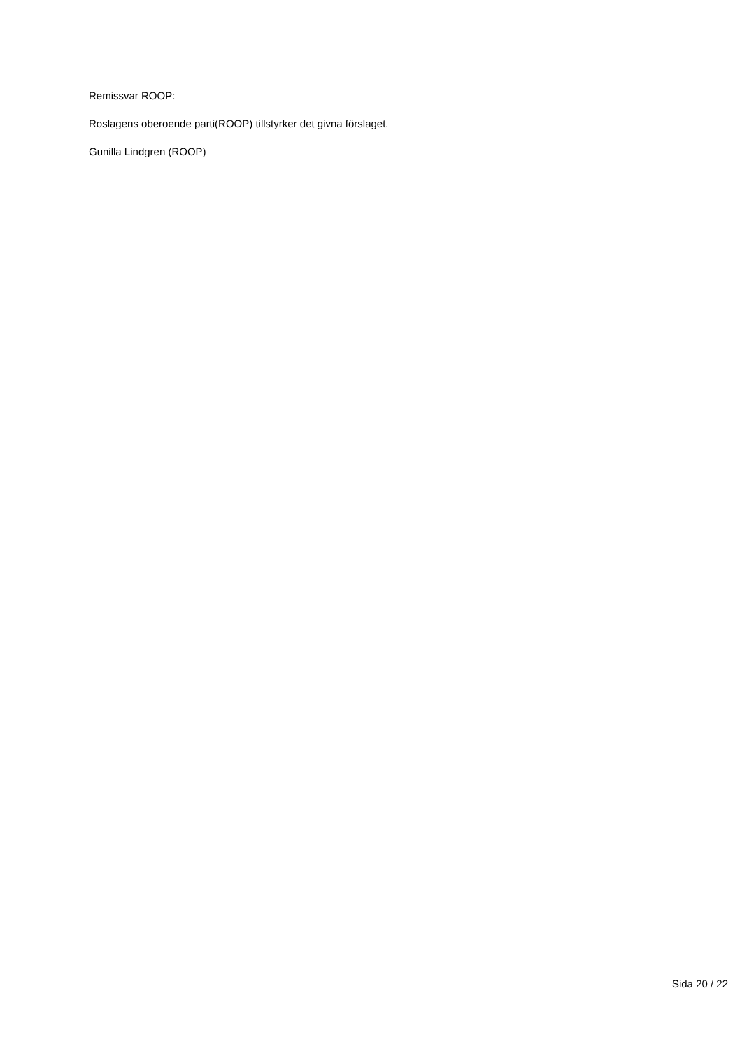Remissvar ROOP:
Roslagens oberoende parti(ROOP) tillstyrker det givna förslaget.
Gunilla Lindgren (ROOP)
Sida 20 / 22